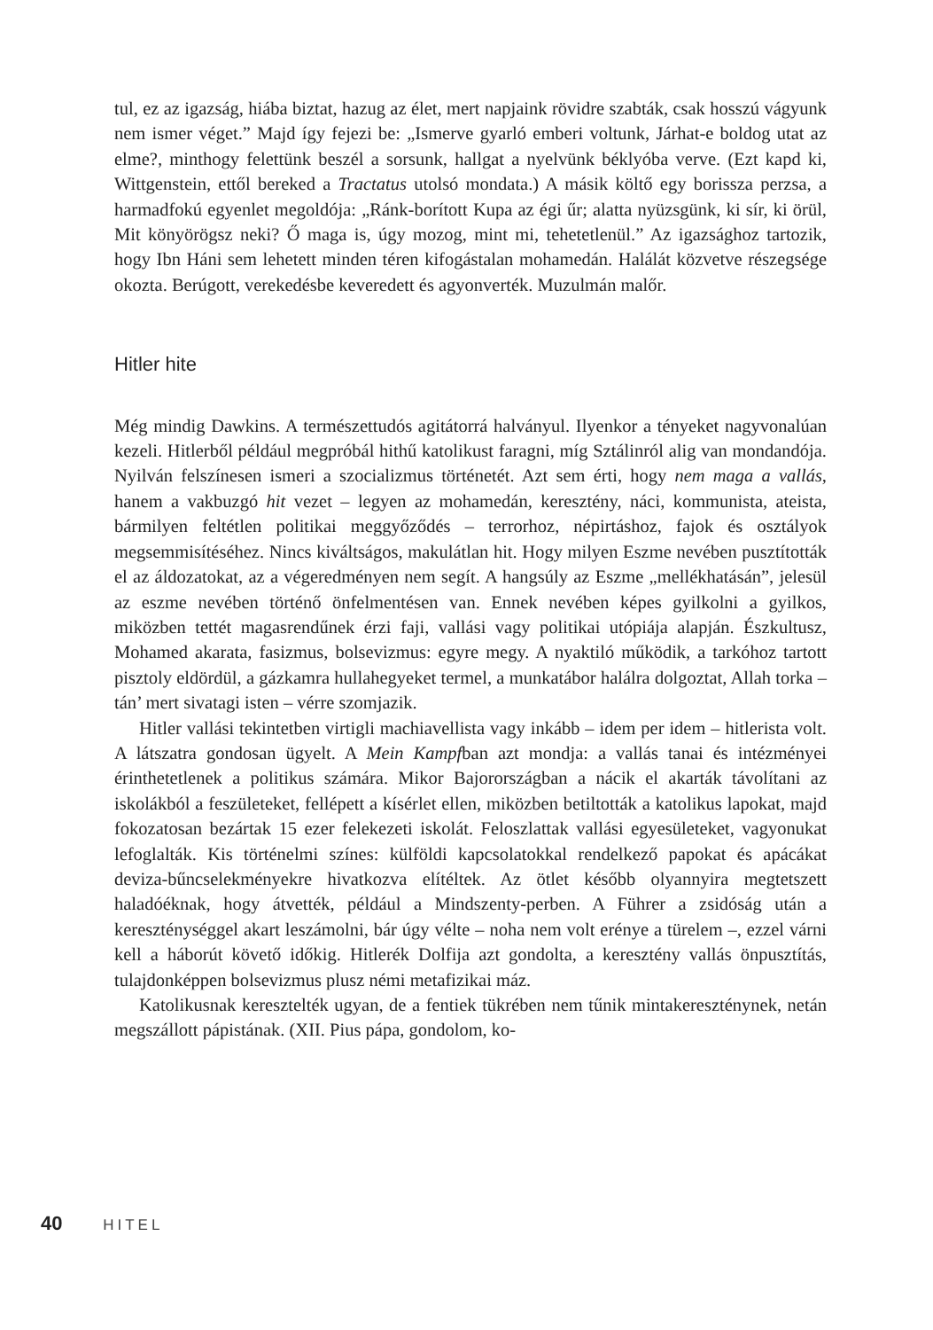tul, ez az igazság, hiába biztat, hazug az élet, mert napjaink rövidre szabták, csak hosszú vágyunk nem ismer véget.” Majd így fejezi be: „Ismerve gyarló emberi voltunk, Járhat-e boldog utat az elme?, minthogy felettünk beszél a sorsunk, hallgat a nyelvünk béklyóba verve. (Ezt kapd ki, Wittgenstein, ettől bereked a Tractatus utolsó mondata.) A másik költő egy borissza perzsa, a harmadfokú egyenlet megoldója: „Ránk-borított Kupa az égi űr; alatta nyüzsgünk, ki sír, ki örül, Mit könyörögsz neki? Ő maga is, úgy mozog, mint mi, tehetetlenül.” Az igazsághoz tartozik, hogy Ibn Háni sem lehetett minden téren kifogástalan mohamedán. Halálát közvetve részegsége okozta. Berúgott, verekedésbe keveredett és agyonverték. Muzulmán malőr.
Hitler hite
Még mindig Dawkins. A természettudós agitátorrá halványul. Ilyenkor a tényeket nagyvonalúan kezeli. Hitlerből például megpróbál hithű katolikust faragni, míg Sztálinról alig van mondandója. Nyilván felszínesen ismeri a szocializmus történetét. Azt sem érti, hogy nem maga a vallás, hanem a vakbuzgó hit vezet – legyen az mohamedán, keresztény, náci, kommunista, ateista, bármilyen feltétlen politikai meggyőződés – terrorhoz, népirtáshoz, fajok és osztályok megsemmisítéséhez. Nincs kiváltságos, makulátlan hit. Hogy milyen Eszme nevében pusztították el az áldozatokat, az a végeredményen nem segít. A hangsúly az Eszme „mellékhatásán”, jelesül az eszme nevében történő önfelmentésen van. Ennek nevében képes gyilkolni a gyilkos, miközben tettét magasrendűnek érzi faji, vallási vagy politikai utópiája alapján. Észkultusz, Mohamed akarata, fasizmus, bolsevizmus: egyre megy. A nyaktiló működik, a tarkóhoz tartott pisztoly eldördül, a gázkamra hullahegyeket termel, a munkatábor halálra dolgoztat, Allah torka – tán’ mert sivatagi isten – vérre szomjazik.
Hitler vallási tekintetben virtigli machiavellista vagy inkább – idem per idem – hitlerista volt. A látszatra gondosan ügyelt. A Mein Kampfban azt mondja: a vallás tanai és intézményei érinthetetlenek a politikus számára. Mikor Bajorországban a nácik el akarták távolítani az iskolákból a feszületeket, fellépett a kísérlet ellen, miközben betiltották a katolikus lapokat, majd fokozatosan bezártak 15 ezer felekezeti iskolát. Feloszlattak vallási egyesületeket, vagyonukat lefoglalták. Kis történelmi színes: külföldi kapcsolatokkal rendelkező papokat és apácákat deviza-bűncselekményekre hivatkozva elítéltek. Az ötlet később olyannyira megtetszett haladóéknak, hogy átvették, például a Mindszenty-perben. A Führer a zsidóság után a kereszténységgel akart leszámolni, bár úgy vélte – noha nem volt erénye a türelem –, ezzel várni kell a háborút követő időkig. Hitlerék Dolfija azt gondolta, a keresztény vallás önpusztítás, tulajdonképpen bolsevizmus plusz némi metafizikai máz.
Katolikusnak keresztelték ugyan, de a fentiek tükrében nem tűnik mintakeresztény­nek, netán megszállott pápistának. (XII. Pius pápa, gondolom, ko-
40 HITEL